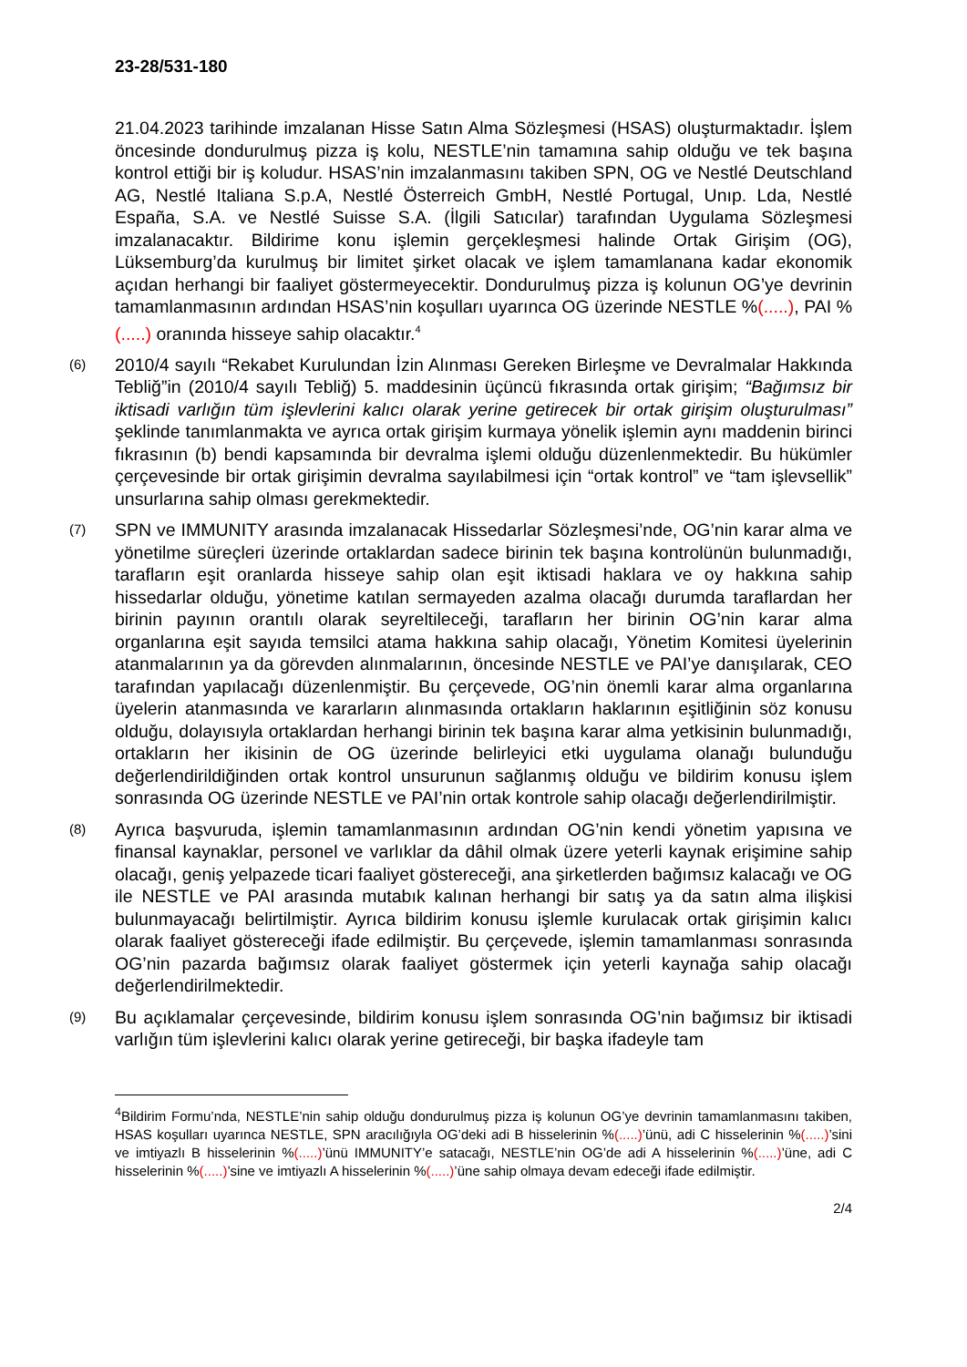23-28/531-180
21.04.2023 tarihinde imzalanan Hisse Satın Alma Sözleşmesi (HSAS) oluşturmaktadır. İşlem öncesinde dondurulmuş pizza iş kolu, NESTLE’nin tamamına sahip olduğu ve tek başına kontrol ettiği bir iş koludur. HSAS’nin imzalanmasını takiben SPN, OG ve Nestlé Deutschland AG, Nestlé Italiana S.p.A, Nestlé Österreich GmbH, Nestlé Portugal, Unıp. Lda, Nestlé España, S.A. ve Nestlé Suisse S.A. (İlgili Satıcılar) tarafından Uygulama Sözleşmesi imzalanacaktır. Bildirime konu işlemin gerçekleşmesi halinde Ortak Girişim (OG), Lüksemburg’da kurulmuş bir limitet şirket olacak ve işlem tamamlanana kadar ekonomik açıdan herhangi bir faaliyet göstermeyecektir. Dondurulmuş pizza iş kolunun OG’ye devrinin tamamlanmasının ardından HSAS’nin koşulları uyarınca OG üzerinde NESTLE %(.....), PAI %(.....) oranında hisseye sahip olacaktır.<sup>4</sup>
(6)
2010/4 sayılı “Rekabet Kurulundan İzin Alınması Gereken Birleşme ve Devralmalar Hakkında Tebliğ”in (2010/4 sayılı Tebliğ) 5. maddesinin üçüncü fıkrasında ortak girişim; “Bağımsız bir iktisadi varlığın tüm işlevlerini kalıcı olarak yerine getirecek bir ortak girişim oluşturulması” şeklinde tanımlanmakta ve ayrıca ortak girişim kurmaya yönelik işlemin aynı maddenin birinci fıkrasının (b) bendi kapsamında bir devralma işlemi olduğu düzenlenmektedir. Bu hükümler çerçevesinde bir ortak girişimin devralma sayılabilmesi için “ortak kontrol” ve “tam işlevsellik” unsurlarına sahip olması gerekmektedir.
(7)
SPN ve IMMUNITY arasında imzalanacak Hissedarlar Sözleşmesi’nde, OG’nin karar alma ve yönetilme süreçleri üzerinde ortaklardan sadece birinin tek başına kontrolünün bulunmadığı, tarafların eşit oranlarda hisseye sahip olan eşit iktisadi haklara ve oy hakkına sahip hissedarlar olduğu, yönetime katılan sermayeden azalma olacağı durumda taraflardan her birinin payının orantılı olarak seyreltileceği, tarafların her birinin OG’nin karar alma organlarına eşit sayıda temsilci atama hakkına sahip olacağı, Yönetim Komitesi üyelerinin atanmalarının ya da görevden alınmalarının, öncesinde NESTLE ve PAI’ye danışılarak, CEO tarafından yapılacağı düzenlenmiştir. Bu çerçevede, OG’nin önemli karar alma organlarına üyelerin atanmasında ve kararların alınmasında ortakların haklarının eşitliğinin söz konusu olduğu, dolayısıyla ortaklardan herhangi birinin tek başına karar alma yetkisinin bulunmadığı, ortakların her ikisinin de OG üzerinde belirleyici etki uygulama olanağı bulunduğu değerlendirildiğinden ortak kontrol unsurunun sağlanmış olduğu ve bildirim konusu işlem sonrasında OG üzerinde NESTLE ve PAI’nin ortak kontrole sahip olacağı değerlendirilmiştir.
(8)
Ayrıca başvuruda, işlemin tamamlanmasının ardından OG’nin kendi yönetim yapısına ve finansal kaynaklar, personel ve varlıklar da dâhil olmak üzere yeterli kaynak erişimine sahip olacağı, geniş yelpazede ticari faaliyet göstereceği, ana şirketlerden bağımsız kalacağı ve OG ile NESTLE ve PAI arasında mutabık kalınan herhangi bir satış ya da satın alma ilişkisi bulunmayacağı belirtilmiştir. Ayrıca bildirim konusu işlemle kurulacak ortak girişimin kalıcı olarak faaliyet göstereceği ifade edilmiştir. Bu çerçevede, işlemin tamamlanması sonrasında OG’nin pazarda bağımsız olarak faaliyet göstermek için yeterli kaynağa sahip olacağı değerlendirilmektedir.
(9)
Bu açıklamalar çerçevesinde, bildirim konusu işlem sonrasında OG’nin bağımsız bir iktisadi varlığın tüm işlevlerini kalıcı olarak yerine getireceği, bir başka ifadeyle tam
<sup>4</sup> Bildirim Formu’nda, NESTLE’nin sahip olduğu dondurulmuş pizza iş kolunun OG’ye devrinin tamamlanmasını takiben, HSAS koşulları uyarınca NESTLE, SPN aracılığıyla OG’deki adi B hisselerinin %(.....)’ünü, adi C hisselerinin %(.....)’sini ve imtiyazlı B hisselerinin %(.....)’ünü IMMUNITY’e satacağı, NESTLE’nin OG’de adi A hisselerinin %(.....)’üne, adi C hisselerinin %(.....)’sine ve imtiyazlı A hisselerinin %(.....)’üne sahip olmaya devam edeceği ifade edilmiştir.
2/4